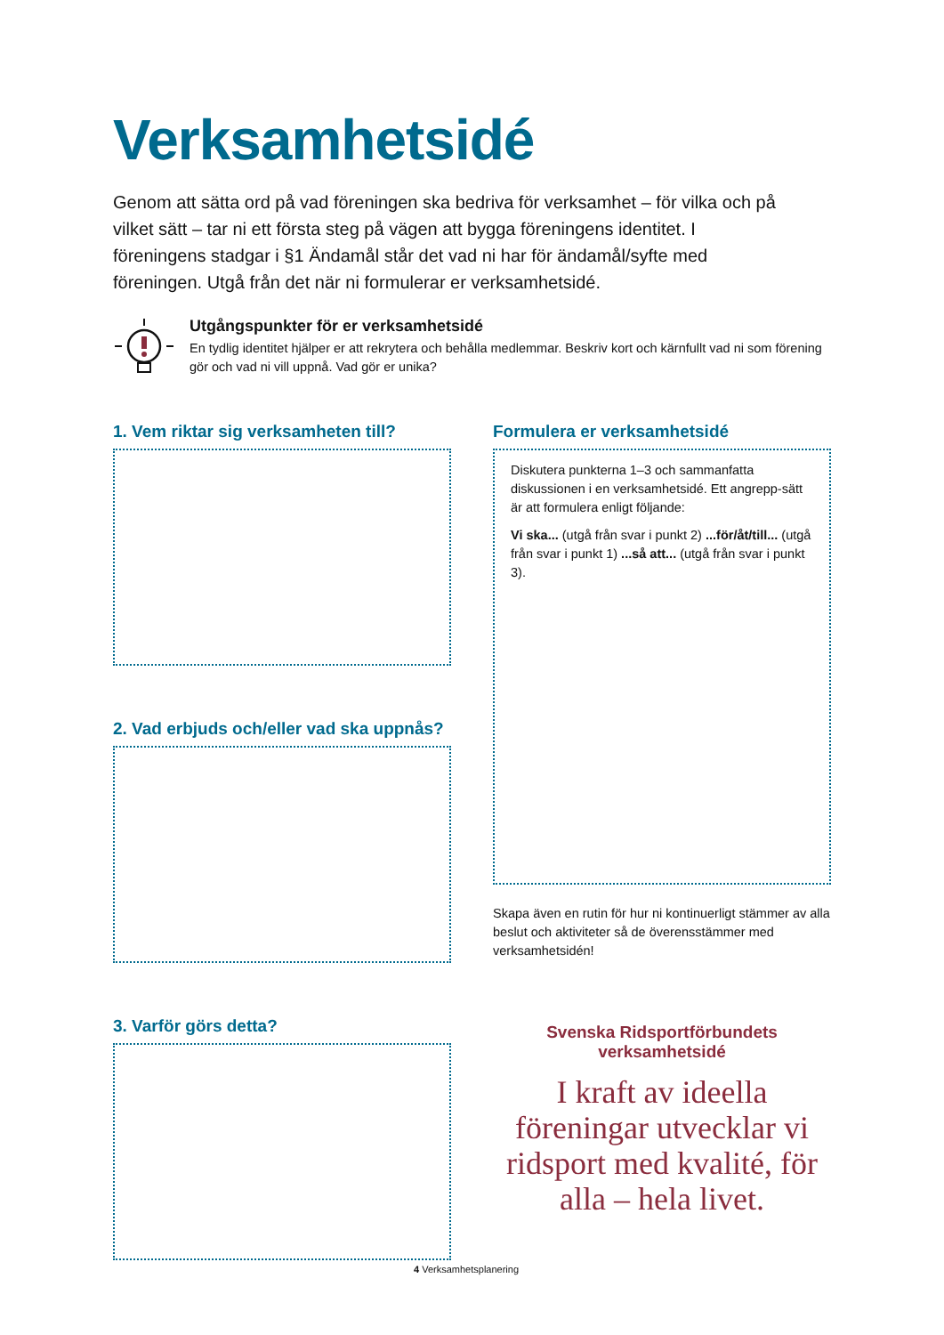Verksamhetsidé
Genom att sätta ord på vad föreningen ska bedriva för verksamhet – för vilka och på vilket sätt – tar ni ett första steg på vägen att bygga föreningens identitet. I föreningens stadgar i §1 Ändamål står det vad ni har för ändamål/syfte med föreningen. Utgå från det när ni formulerar er verksamhetsidé.
Utgångspunkter för er verksamhetsidé
En tydlig identitet hjälper er att rekrytera och behålla medlemmar. Beskriv kort och kärnfullt vad ni som förening gör och vad ni vill uppnå. Vad gör er unika?
1. Vem riktar sig verksamheten till?
2. Vad erbjuds och/eller vad ska uppnås?
3. Varför görs detta?
Formulera er verksamhetsidé
Diskutera punkterna 1–3 och sammanfatta diskussionen i en verksamhetsidé. Ett angrepp-sätt är att formulera enligt följande:
Vi ska... (utgå från svar i punkt 2) ...för/åt/till... (utgå från svar i punkt 1) ...så att... (utgå från svar i punkt 3).
Skapa även en rutin för hur ni kontinuerligt stämmer av alla beslut och aktiviteter så de överensstämmer med verksamhetsidén!
Svenska Ridsportförbundets verksamhetsidé
I kraft av ideella föreningar utvecklar vi ridsport med kvalité, för alla – hela livet.
4 Verksamhetsplanering